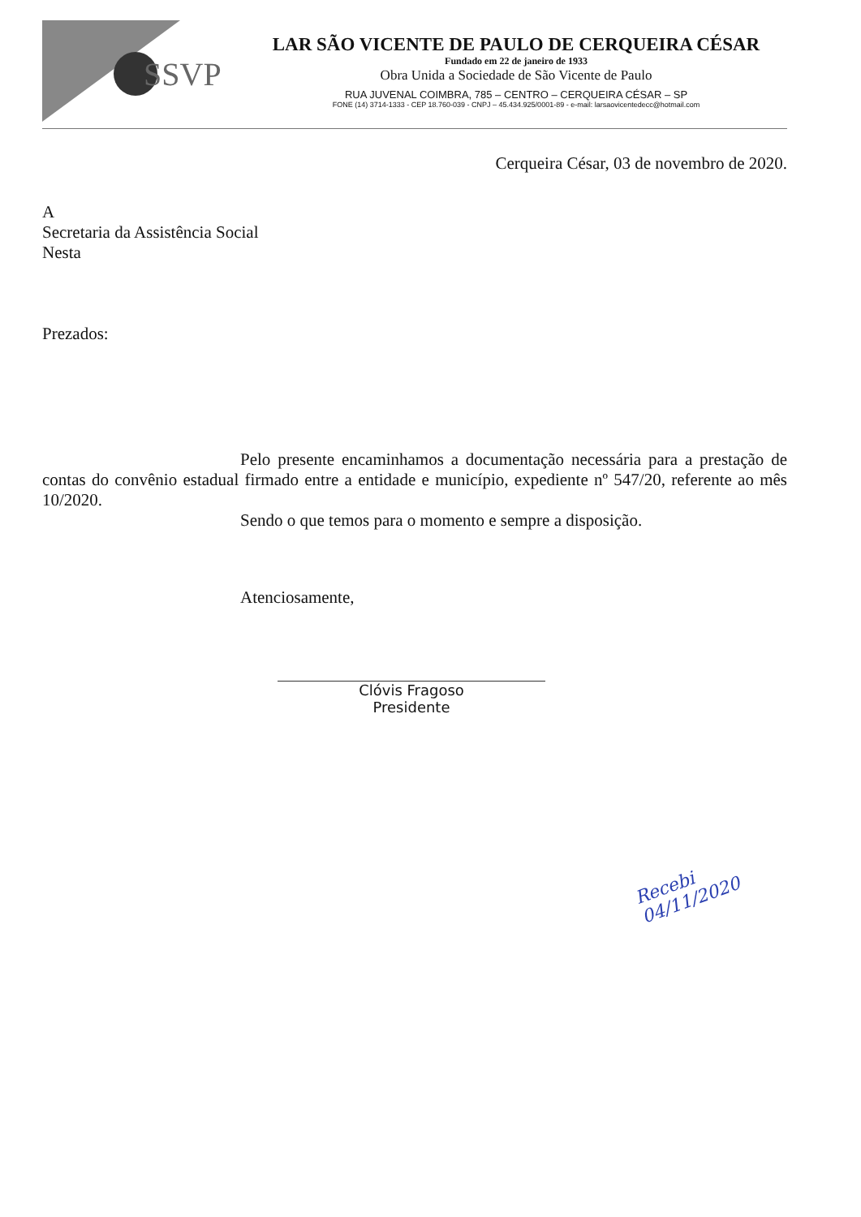SSVP
LAR SÃO VICENTE DE PAULO DE CERQUEIRA CÉSAR
Fundado em 22 de janeiro de 1933
Obra Unida a Sociedade de São Vicente de Paulo
RUA JUVENAL COIMBRA, 785 – CENTRO – CERQUEIRA CÉSAR – SP
FONE (14) 3714-1333 - CEP 18.760-039 - CNPJ – 45.434.925/0001-89 - e-mail: larsaovicentedecc@hotmail.com
Cerqueira César, 03 de novembro de 2020.
A
Secretaria da Assistência Social
Nesta
Prezados:
Pelo presente encaminhamos a documentação necessária para a prestação de contas do convênio estadual firmado entre a entidade e município, expediente nº 547/20, referente ao mês 10/2020.
Sendo o que temos para o momento e sempre a disposição.
Atenciosamente,
Clóvis Fragoso
Presidente
Recebi
04/11/2020